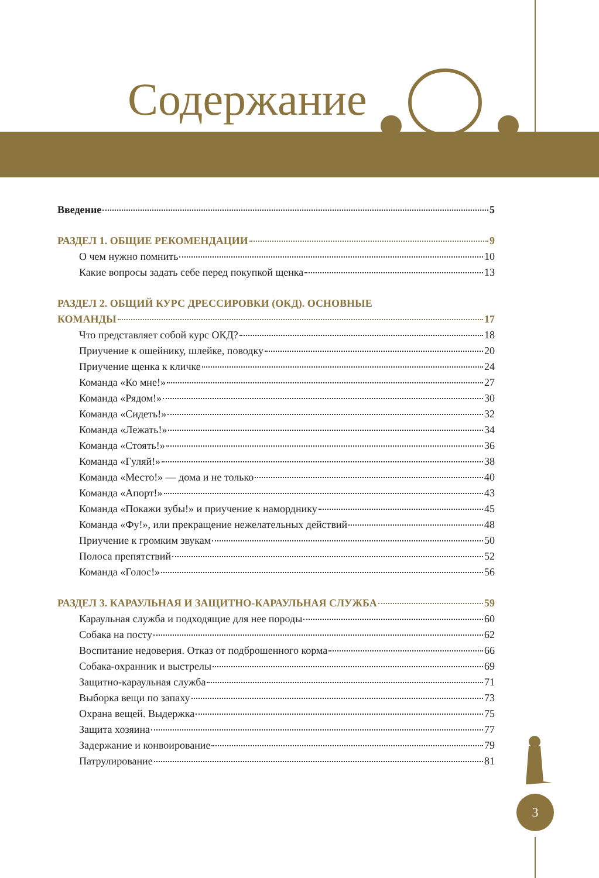Содержание
Введение 5
РАЗДЕЛ 1. ОБЩИЕ РЕКОМЕНДАЦИИ 9
О чем нужно помнить 10
Какие вопросы задать себе перед покупкой щенка 13
РАЗДЕЛ 2. ОБЩИЙ КУРС ДРЕССИРОВКИ (ОКД). ОСНОВНЫЕ
КОМАНДЫ 17
Что представляет собой курс ОКД? 18
Приучение к ошейнику, шлейке, поводку 20
Приучение щенка к кличке 24
Команда «Ко мне!» 27
Команда «Рядом!» 30
Команда «Сидеть!» 32
Команда «Лежать!» 34
Команда «Стоять!» 36
Команда «Гуляй!» 38
Команда «Место!» — дома и не только 40
Команда «Апорт!» 43
Команда «Покажи зубы!» и приучение к наморднику 45
Команда «Фу!», или прекращение нежелательных действий 48
Приучение к громким звукам 50
Полоса препятствий 52
Команда «Голос!» 56
РАЗДЕЛ 3. КАРАУЛЬНАЯ И ЗАЩИТНО-КАРАУЛЬНАЯ СЛУЖБА 59
Караульная служба и подходящие для нее породы 60
Собака на посту 62
Воспитание недоверия. Отказ от подброшенного корма 66
Собака-охранник и выстрелы 69
Защитно-караульная служба 71
Выборка вещи по запаху 73
Охрана вещей. Выдержка 75
Защита хозяина 77
Задержание и конвоирование 79
Патрулирование 81
3